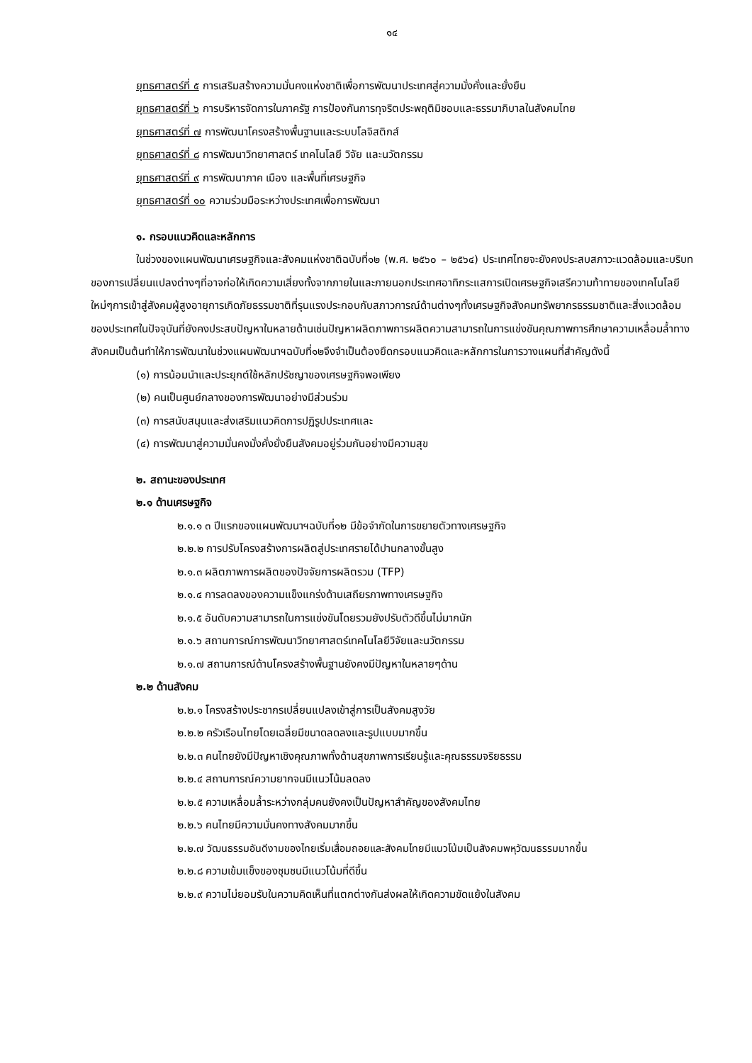๑๔
ยุทธศาสตร์ที่ ๕ การเสริมสร้างความมั่นคงแห่งชาติเพื่อการพัฒนาประเทศสู่ความมั่งคั่งและยั่งยืน
ยุทธศาสตร์ที่ ๖ การบริหารจัดการในภาครัฐ การป้องกันการทุจริตประพฤติมิชอบและธรรมาภิบาลในสังคมไทย
ยุทธศาสตร์ที่ ๗ การพัฒนาโครงสร้างพื้นฐานและระบบโลจิสติกส์
ยุทธศาสตร์ที่ ๘ การพัฒนาวิทยาศาสตร์ เทคโนโลยี วิจัย และนวัตกรรม
ยุทธศาสตร์ที่ ๙ การพัฒนาภาค เมือง และพื้นที่เศรษฐกิจ
ยุทธศาสตร์ที่ ๑๐ ความร่วมมือระหว่างประเทศเพื่อการพัฒนา
๑. กรอบแนวคิดและหลักการ
ในช่วงของแผนพัฒนาเศรษฐกิจและสังคมแห่งชาติฉบับที่๑๒ (พ.ศ. ๒๕๖๐ – ๒๕๖๔) ประเทศไทยจะยังคงประสบสภาวะแวดล้อมและบริบทของการเปลี่ยนแปลงต่างๆที่อาจก่อให้เกิดความเสี่ยงทั้งจากภายในและภายนอกประเทศอาทิกระแสการเปิดเศรษฐกิจเสรีความท้าทายของเทคโนโลยีใหม่ๆการเข้าสู่สังคมผู้สูงอายุการเกิดภัยธรรมชาติที่รุนแรงประกอบกับสภาวการณ์ด้านต่างๆทั้งเศรษฐกิจสังคมทรัพยากรธรรมชาติและสิ่งแวดล้อมของประเทศในปัจจุบันที่ยังคงประสบปัญหาในหลายด้านเช่นปัญหาผลิตภาพการผลิตความสามารถในการแข่งขันคุณภาพการศึกษาความเหลื่อมล้ำทางสังคมเป็นต้นทำให้การพัฒนาในช่วงแผนพัฒนาฯฉบับที่๑๒จึงจำเป็นต้องยึดกรอบแนวคิดและหลักการในการวางแผนที่สำคัญดังนี้
(๑) การน้อมนำและประยุกต์ใช้หลักปรัชญาของเศรษฐกิจพอเพียง
(๒) คนเป็นศูนย์กลางของการพัฒนาอย่างมีส่วนร่วม
(๓) การสนับสนุนและส่งเสริมแนวคิดการปฏิรูปประเทศและ
(๔) การพัฒนาสู่ความมั่นคงมั่งคั่งยั่งยืนสังคมอยู่ร่วมกันอย่างมีความสุข
๒. สถานะของประเทศ
๒.๑ ด้านเศรษฐกิจ
๒.๑.๑ ๓ ปีแรกของแผนพัฒนาฯฉบับที่๑๒ มีข้อจำกัดในการขยายตัวทางเศรษฐกิจ
๒.๒.๒ การปรับโครงสร้างการผลิตสู่ประเทศรายได้ปานกลางขั้นสูง
๒.๑.๓ ผลิตภาพการผลิตของปัจจัยการผลิตรวม (TFP)
๒.๑.๔ การลดลงของความแข็งแกร่งด้านเสถียรภาพทางเศรษฐกิจ
๒.๑.๕ อันดับความสามารถในการแข่งขันโดยรวมยังปรับตัวดีขึ้นไม่มากนัก
๒.๑.๖ สถานการณ์การพัฒนาวิทยาศาสตร์เทคโนโลยีวิจัยและนวัตกรรม
๒.๑.๗ สถานการณ์ด้านโครงสร้างพื้นฐานยังคงมีปัญหาในหลายๆด้าน
๒.๒ ด้านสังคม
๒.๒.๑ โครงสร้างประชากรเปลี่ยนแปลงเข้าสู่การเป็นสังคมสูงวัย
๒.๒.๒ ครัวเรือนไทยโดยเฉลี่ยมีขนาดลดลงและรูปแบบมากขึ้น
๒.๒.๓ คนไทยยังมีปัญหาเชิงคุณภาพทั้งด้านสุขภาพการเรียนรู้และคุณธรรมจริยธรรม
๒.๒.๔ สถานการณ์ความยากจนมีแนวโน้มลดลง
๒.๒.๕ ความเหลื่อมล้ำระหว่างกลุ่มคนยังคงเป็นปัญหาสำคัญของสังคมไทย
๒.๒.๖ คนไทยมีความมั่นคงทางสังคมมากขึ้น
๒.๒.๗ วัฒนธรรมอันดีงามของไทยเริ่มเสื่อมถอยและสังคมไทยมีแนวโน้มเป็นสังคมพหุวัฒนธรรมมากขึ้น
๒.๒.๘ ความเข้มแข็งของชุมชนมีแนวโน้มที่ดีขึ้น
๒.๒.๙ ความไม่ยอมรับในความคิดเห็นที่แตกต่างกันส่งผลให้เกิดความขัดแย้งในสังคม